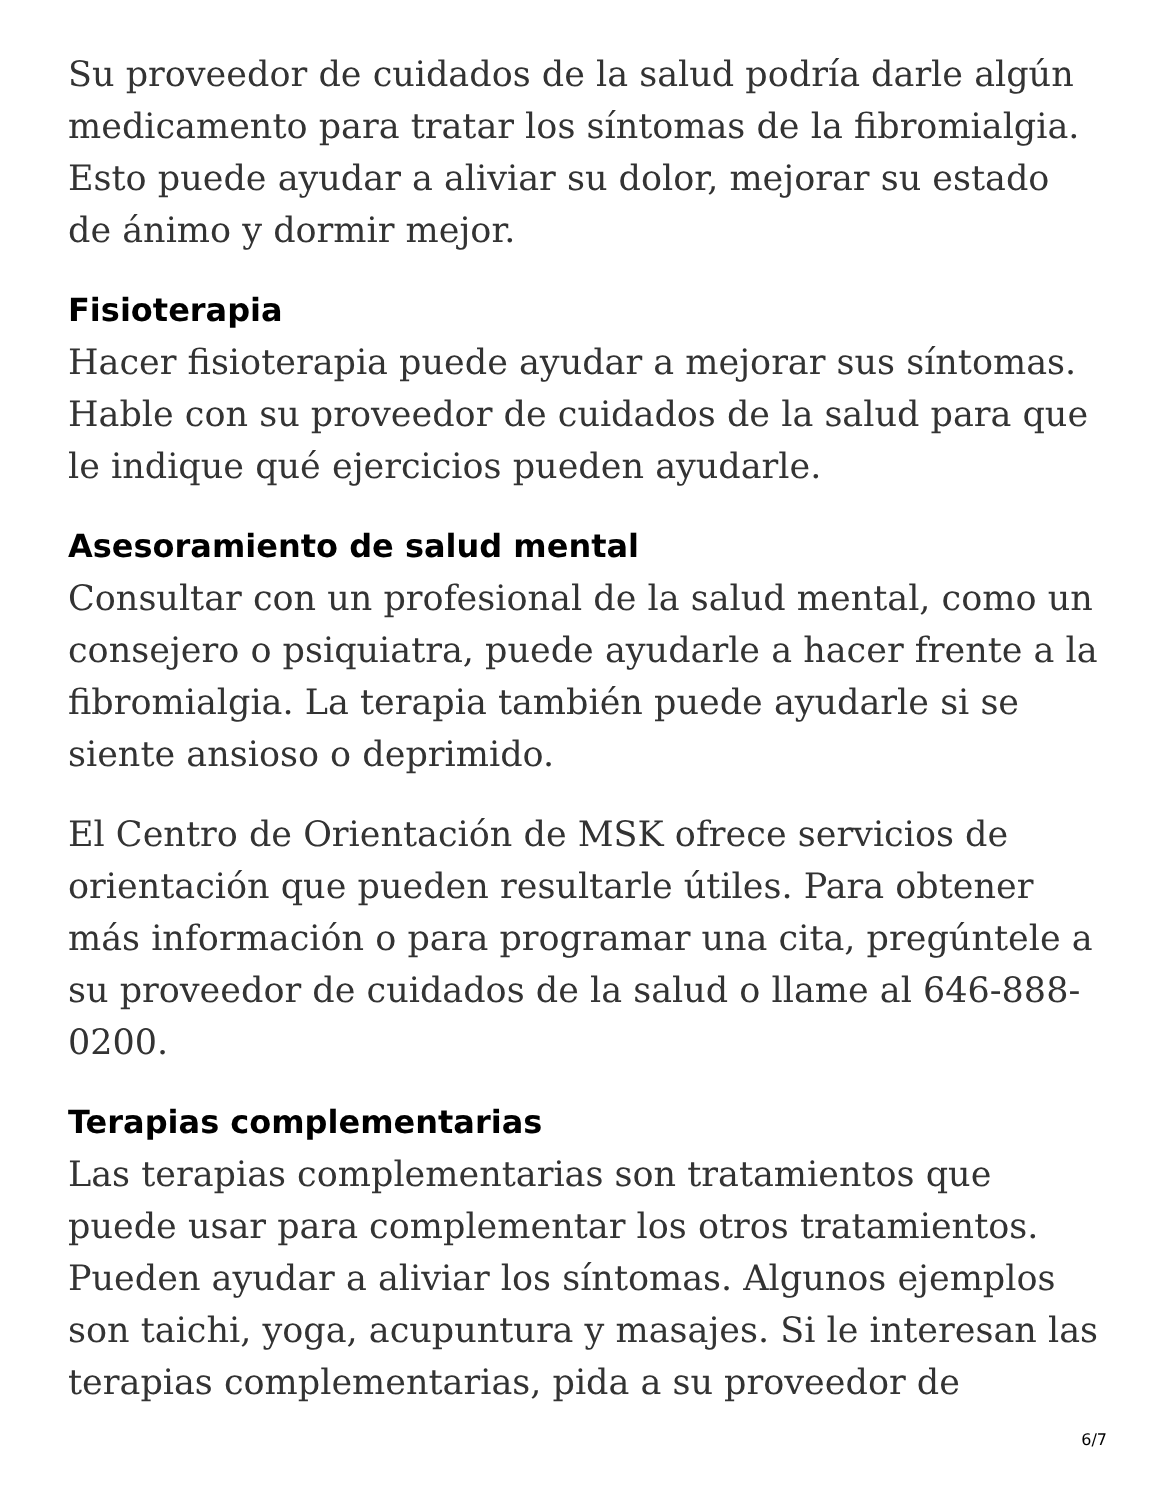Su proveedor de cuidados de la salud podría darle algún medicamento para tratar los síntomas de la fibromialgia. Esto puede ayudar a aliviar su dolor, mejorar su estado de ánimo y dormir mejor.
Fisioterapia
Hacer fisioterapia puede ayudar a mejorar sus síntomas. Hable con su proveedor de cuidados de la salud para que le indique qué ejercicios pueden ayudarle.
Asesoramiento de salud mental
Consultar con un profesional de la salud mental, como un consejero o psiquiatra, puede ayudarle a hacer frente a la fibromialgia. La terapia también puede ayudarle si se siente ansioso o deprimido.
El Centro de Orientación de MSK ofrece servicios de orientación que pueden resultarle útiles. Para obtener más información o para programar una cita, pregúntele a su proveedor de cuidados de la salud o llame al 646-888-0200.
Terapias complementarias
Las terapias complementarias son tratamientos que puede usar para complementar los otros tratamientos. Pueden ayudar a aliviar los síntomas. Algunos ejemplos son taichi, yoga, acupuntura y masajes. Si le interesan las terapias complementarias, pida a su proveedor de
6/7